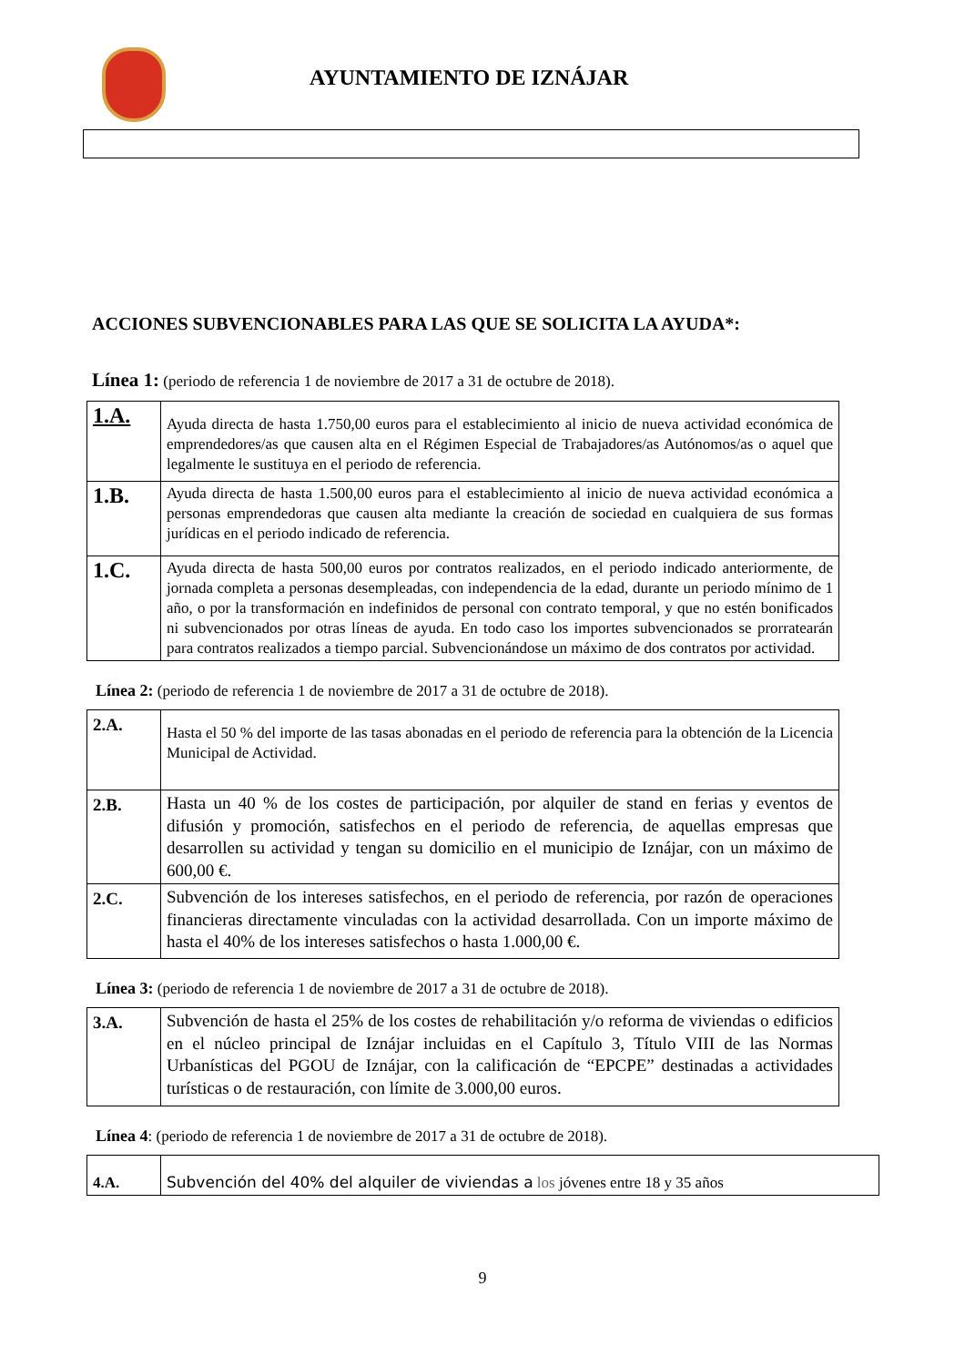AYUNTAMIENTO DE IZNÁJAR
ACCIONES SUBVENCIONABLES PARA LAS QUE SE SOLICITA LA AYUDA*:
Línea 1: (periodo de referencia 1 de noviembre de 2017 a 31 de octubre de 2018).
| 1.A. | Ayuda directa de hasta 1.750,00 euros para el establecimiento al inicio de nueva actividad económica de emprendedores/as que causen alta en el Régimen Especial de Trabajadores/as Autónomos/as o aquel que legalmente le sustituya en el periodo de referencia. |
| 1.B. | Ayuda directa de hasta 1.500,00 euros para el establecimiento al inicio de nueva actividad económica a personas emprendedoras que causen alta mediante la creación de sociedad en cualquiera de sus formas jurídicas en el periodo indicado de referencia. |
| 1.C. | Ayuda directa de hasta 500,00 euros por contratos realizados, en el periodo indicado anteriormente, de jornada completa a personas desempleadas, con independencia de la edad, durante un periodo mínimo de 1 año, o por la transformación en indefinidos de personal con contrato temporal, y que no estén bonificados ni subvencionados por otras líneas de ayuda. En todo caso los importes subvencionados se prorratearán para contratos realizados a tiempo parcial. Subvencionándose un máximo de dos contratos por actividad. |
Línea 2: (periodo de referencia 1 de noviembre de 2017 a 31 de octubre de 2018).
| 2.A. | Hasta el 50 % del importe de las tasas abonadas en el periodo de referencia para la obtención de la Licencia Municipal de Actividad. |
| 2.B. | Hasta un 40 % de los costes de participación, por alquiler de stand en ferias y eventos de difusión y promoción, satisfechos en el periodo de referencia, de aquellas empresas que desarrollen su actividad y tengan su domicilio en el municipio de Iznájar, con un máximo de 600,00 €. |
| 2.C. | Subvención de los intereses satisfechos, en el periodo de referencia, por razón de operaciones financieras directamente vinculadas con la actividad desarrollada. Con un importe máximo de hasta el 40% de los intereses satisfechos o hasta 1.000,00 €. |
Línea 3: (periodo de referencia 1 de noviembre de 2017 a 31 de octubre de 2018).
| 3.A. | Subvención de hasta el 25% de los costes de rehabilitación y/o reforma de viviendas o edificios en el núcleo principal de Iznájar incluidas en el Capítulo 3, Título VIII de las Normas Urbanísticas del PGOU de Iznájar, con la calificación de “EPCPE” destinadas a actividades turísticas o de restauración, con límite de 3.000,00 euros. |
Línea 4: (periodo de referencia 1 de noviembre de 2017 a 31 de octubre de 2018).
| 4.A. | Subvención del 40% del alquiler de viviendas a los jóvenes entre 18 y 35 años |
9